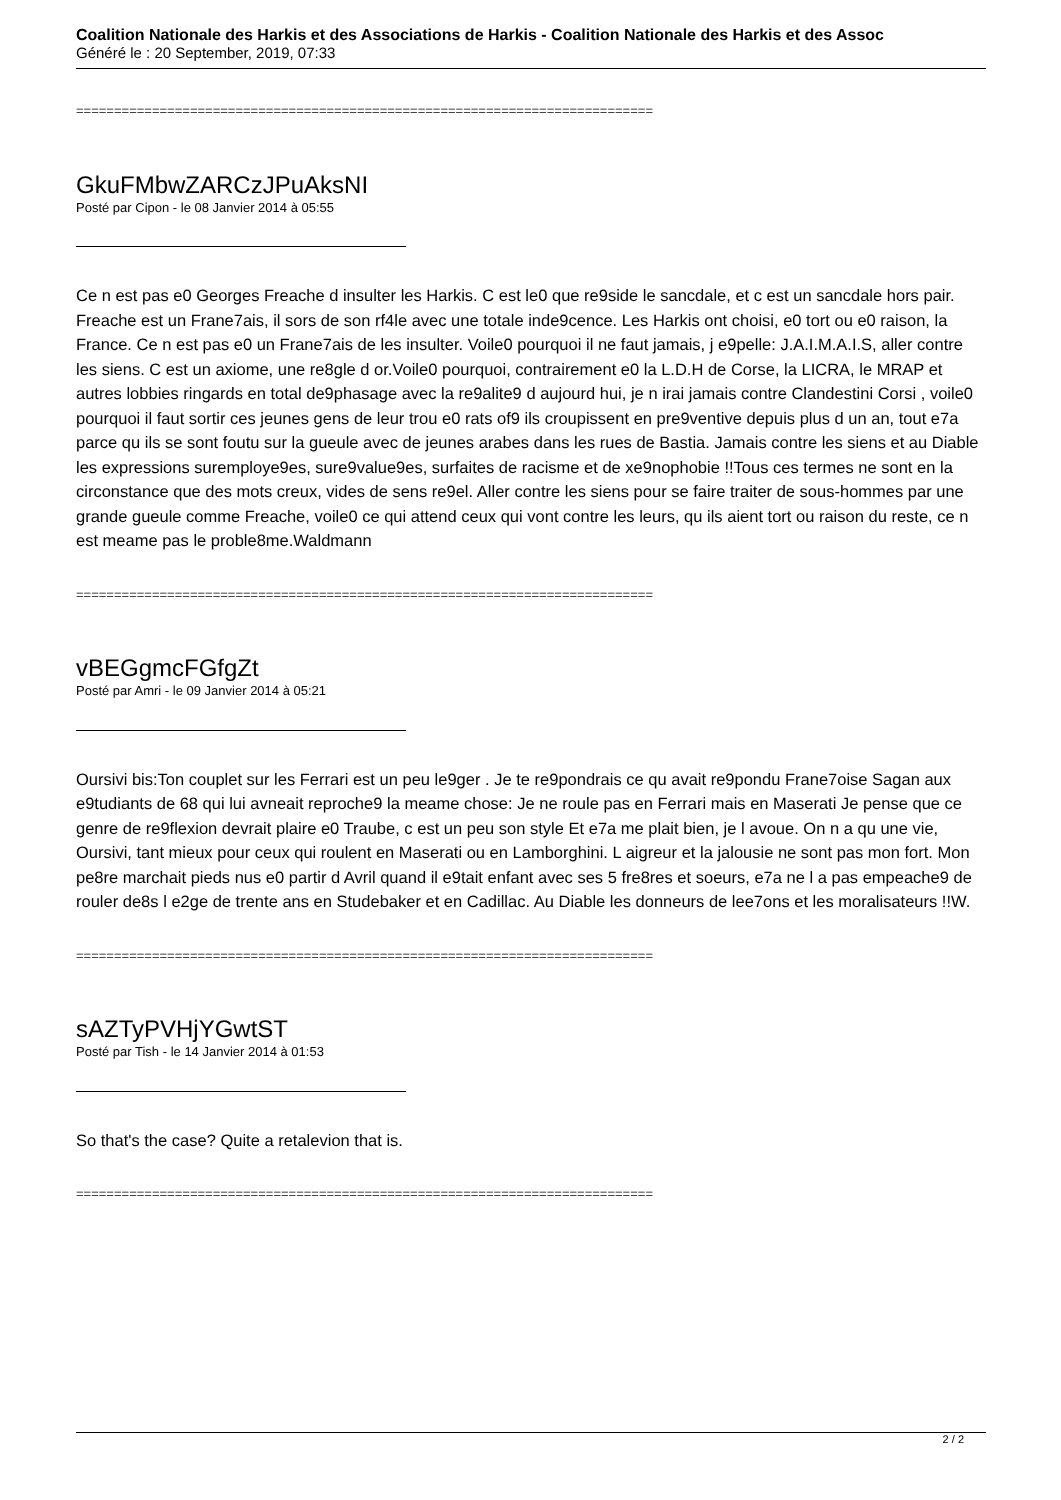Coalition Nationale des Harkis et des Associations de Harkis - Coalition Nationale des Harkis et des Assoc
Généré le : 20 September, 2019, 07:33
============================================================================
GkuFMbwZARCzJPuAksNI
Posté par Cipon - le 08 Janvier 2014 à 05:55
Ce n est pas e0 Georges Freache d insulter les Harkis. C est le0 que re9side le sancdale, et c est un sancdale hors pair. Freache est un Frane7ais, il sors de son rf4le avec une totale inde9cence. Les Harkis ont choisi, e0 tort ou e0 raison, la France. Ce n est pas e0 un Frane7ais de les insulter. Voile0 pourquoi il ne faut jamais, j e9pelle: J.A.I.M.A.I.S, aller contre les siens. C est un axiome, une re8gle d or.Voile0 pourquoi, contrairement e0 la L.D.H de Corse, la LICRA, le MRAP et autres lobbies ringards en total de9phasage avec la re9alite9 d aujourd hui, je n irai jamais contre Clandestini Corsi , voile0 pourquoi il faut sortir ces jeunes gens de leur trou e0 rats of9 ils croupissent en pre9ventive depuis plus d un an, tout e7a parce qu ils se sont foutu sur la gueule avec de jeunes arabes dans les rues de Bastia. Jamais contre les siens et au Diable les expressions suremploye9es, sure9value9es, surfaites de racisme et de xe9nophobie !!Tous ces termes ne sont en la circonstance que des mots creux, vides de sens re9el. Aller contre les siens pour se faire traiter de sous-hommes par une grande gueule comme Freache, voile0 ce qui attend ceux qui vont contre les leurs, qu ils aient tort ou raison du reste, ce n est meame pas le proble8me.Waldmann
============================================================================
vBEGgmcFGfgZt
Posté par Amri - le 09 Janvier 2014 à 05:21
Oursivi bis:Ton couplet sur les Ferrari est un peu le9ger . Je te re9pondrais ce qu avait re9pondu Frane7oise Sagan aux e9tudiants de 68 qui lui avneait reproche9 la meame chose: Je ne roule pas en Ferrari mais en Maserati Je pense que ce genre de re9flexion devrait plaire e0 Traube, c est un peu son style Et e7a me plait bien, je l avoue. On n a qu une vie, Oursivi, tant mieux pour ceux qui roulent en Maserati ou en Lamborghini. L aigreur et la jalousie ne sont pas mon fort. Mon pe8re marchait pieds nus e0 partir d Avril quand il e9tait enfant avec ses 5 fre8res et soeurs, e7a ne l a pas empeache9 de rouler de8s l e2ge de trente ans en Studebaker et en Cadillac. Au Diable les donneurs de lee7ons et les moralisateurs !!W.
============================================================================
sAZTyPVHjYGwtST
Posté par Tish - le 14 Janvier 2014 à 01:53
So that's the case? Quite a retalevion that is.
============================================================================
2 / 2